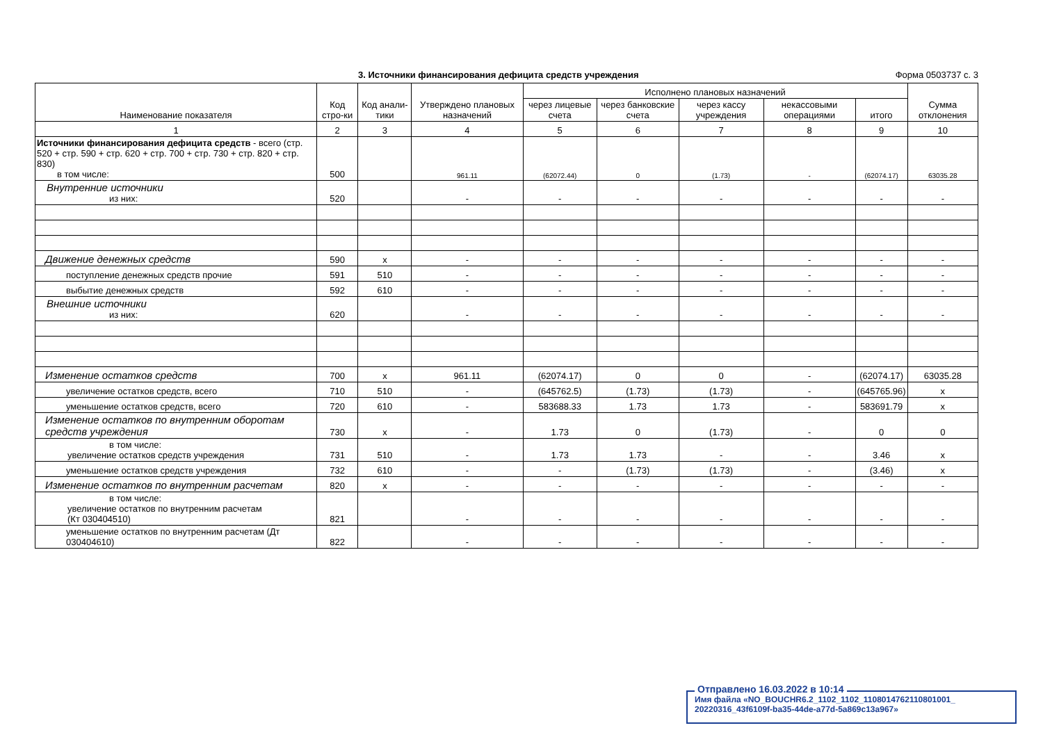3. Источники финансирования дефицита средств учреждения Форма 0503737 с. 3
| Наименование показателя | Код стро-ки | Код анали-тики | Утверждено плановых назначений | Исполнено плановых назначений | | | | | Сумма отклонения |
| --- | --- | --- | --- | --- | --- | --- | --- | --- | --- |
| | | | | через лицевые счета | через банковские счета | через кассу учреждения | некассовыми операциями | итого | |
| 1 | 2 | 3 | 4 | 5 | 6 | 7 | 8 | 9 | 10 |
| Источники финансирования дефицита средств - всего (стр. 520 + стр. 590 + стр. 620 + стр. 700 + стр. 730 + стр. 820 + стр. 830) в том числе: | 500 | | 961.11 | (62072.44) | 0 | (1.73) | - | (62074.17) | 63035.28 |
| Внутренние источники из них: | 520 | | - | - | - | - | - | - | - |
| Движение денежных средств | 590 | x | - | - | - | - | - | - | - |
| поступление денежных средств прочие | 591 | 510 | - | - | - | - | - | - | - |
| выбытие денежных средств | 592 | 610 | - | - | - | - | - | - | - |
| Внешние источники из них: | 620 | | - | - | - | - | - | - | - |
| Изменение остатков средств | 700 | x | 961.11 | (62074.17) | 0 | 0 | - | (62074.17) | 63035.28 |
| увеличение остатков средств, всего | 710 | 510 | - | (645762.5) | (1.73) | (1.73) | - | (645765.96) | x |
| уменьшение остатков средств, всего | 720 | 610 | - | 583688.33 | 1.73 | 1.73 | - | 583691.79 | x |
| Изменение остатков по внутренним оборотам средств учреждения | 730 | x | - | 1.73 | 0 | (1.73) | - | 0 | 0 |
| в том числе: увеличение остатков средств учреждения | 731 | 510 | - | 1.73 | 1.73 | - | - | 3.46 | x |
| уменьшение остатков средств учреждения | 732 | 610 | - | - | (1.73) | (1.73) | - | (3.46) | x |
| Изменение остатков по внутренним расчетам | 820 | x | - | - | - | - | - | - | - |
| в том числе: увеличение остатков по внутренним расчетам (Кт 030404510) | 821 | | - | - | - | - | - | - | - |
| уменьшение остатков по внутренним расчетам (Дт 030404610) | 822 | | - | - | - | - | - | - | - |
Отправлено 16.03.2022 в 10:14
Имя файла «NO_BOUCHR6.2_1102_1102_1108014762110801001_ 20220316_43f6109f-ba35-44de-a77d-5a869c13a967»